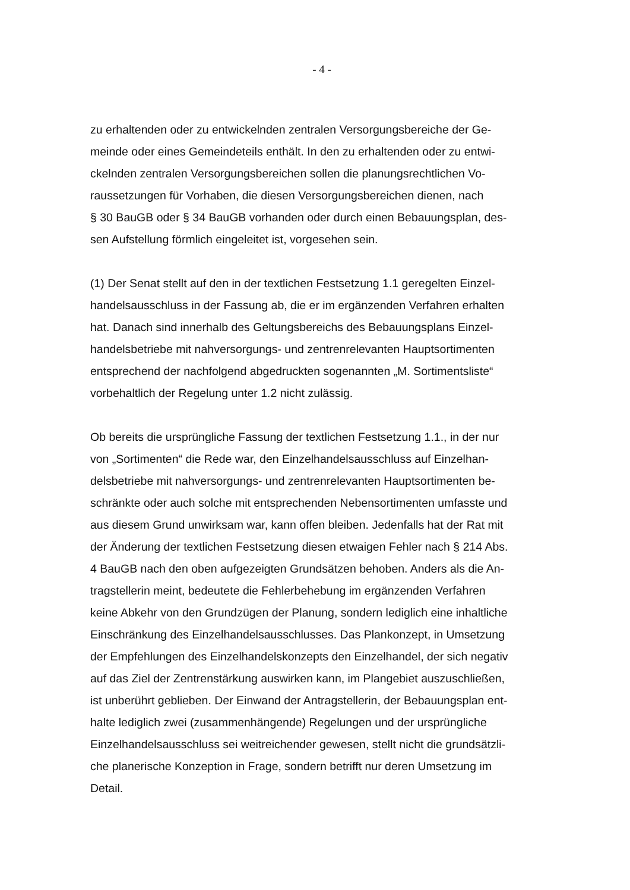- 4 -
zu erhaltenden oder zu entwickelnden zentralen Versorgungsbereiche der Ge-
meinde oder eines Gemeindeteils enthält. In den zu erhaltenden oder zu entwi-
ckelnden zentralen Versorgungsbereichen sollen die planungsrechtlichen Vo-
raussetzungen für Vorhaben, die diesen Versorgungsbereichen dienen, nach
§ 30 BauGB oder § 34 BauGB vorhanden oder durch einen Bebauungsplan, des-
sen Aufstellung förmlich eingeleitet ist, vorgesehen sein.
(1) Der Senat stellt auf den in der textlichen Festsetzung 1.1 geregelten Einzel-
handelsausschluss in der Fassung ab, die er im ergänzenden Verfahren erhalten
hat. Danach sind innerhalb des Geltungsbereichs des Bebauungsplans Einzel-
handelsbetriebe mit nahversorgungs- und zentrenrelevanten Hauptsortimenten
entsprechend der nachfolgend abgedruckten sogenannten „M. Sortimentsliste“
vorbehaltlich der Regelung unter 1.2 nicht zulässig.
Ob bereits die ursprüngliche Fassung der textlichen Festsetzung 1.1., in der nur
von „Sortimenten“ die Rede war, den Einzelhandelsausschluss auf Einzelhan-
delsbetriebe mit nahversorgungs- und zentrenrelevanten Hauptsortimenten be-
schränkte oder auch solche mit entsprechenden Nebensortimenten umfasste und
aus diesem Grund unwirksam war, kann offen bleiben. Jedenfalls hat der Rat mit
der Änderung der textlichen Festsetzung diesen etwaigen Fehler nach § 214 Abs.
4 BauGB nach den oben aufgezeigten Grundsätzen behoben. Anders als die An-
tragstellerin meint, bedeutete die Fehlerbehebung im ergänzenden Verfahren
keine Abkehr von den Grundzügen der Planung, sondern lediglich eine inhaltliche
Einschränkung des Einzelhandelsausschlusses. Das Plankonzept, in Umsetzung
der Empfehlungen des Einzelhandelskonzepts den Einzelhandel, der sich negativ
auf das Ziel der Zentrenstärkung auswirken kann, im Plangebiet auszuschließen,
ist unberührt geblieben. Der Einwand der Antragstellerin, der Bebauungsplan ent-
halte lediglich zwei (zusammenhängende) Regelungen und der ursprüngliche
Einzelhandelsausschluss sei weitreichender gewesen, stellt nicht die grundsätzli-
che planerische Konzeption in Frage, sondern betrifft nur deren Umsetzung im
Detail.